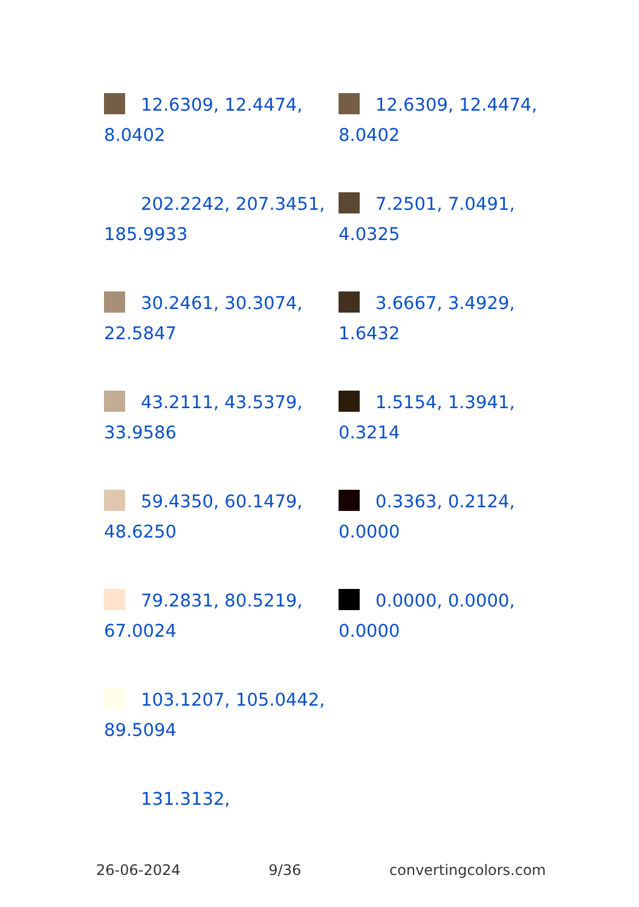12.6309, 12.4474, 8.0402
12.6309, 12.4474, 8.0402
202.2242, 207.3451, 185.9933
7.2501, 7.0491, 4.0325
30.2461, 30.3074, 22.5847
3.6667, 3.4929, 1.6432
43.2111, 43.5379, 33.9586
1.5154, 1.3941, 0.3214
59.4350, 60.1479, 48.6250
0.3363, 0.2124, 0.0000
79.2831, 80.5219, 67.0024
0.0000, 0.0000, 0.0000
103.1207, 105.0442, 89.5094
131.3132,
26-06-2024 9/36 convertingcolors.com